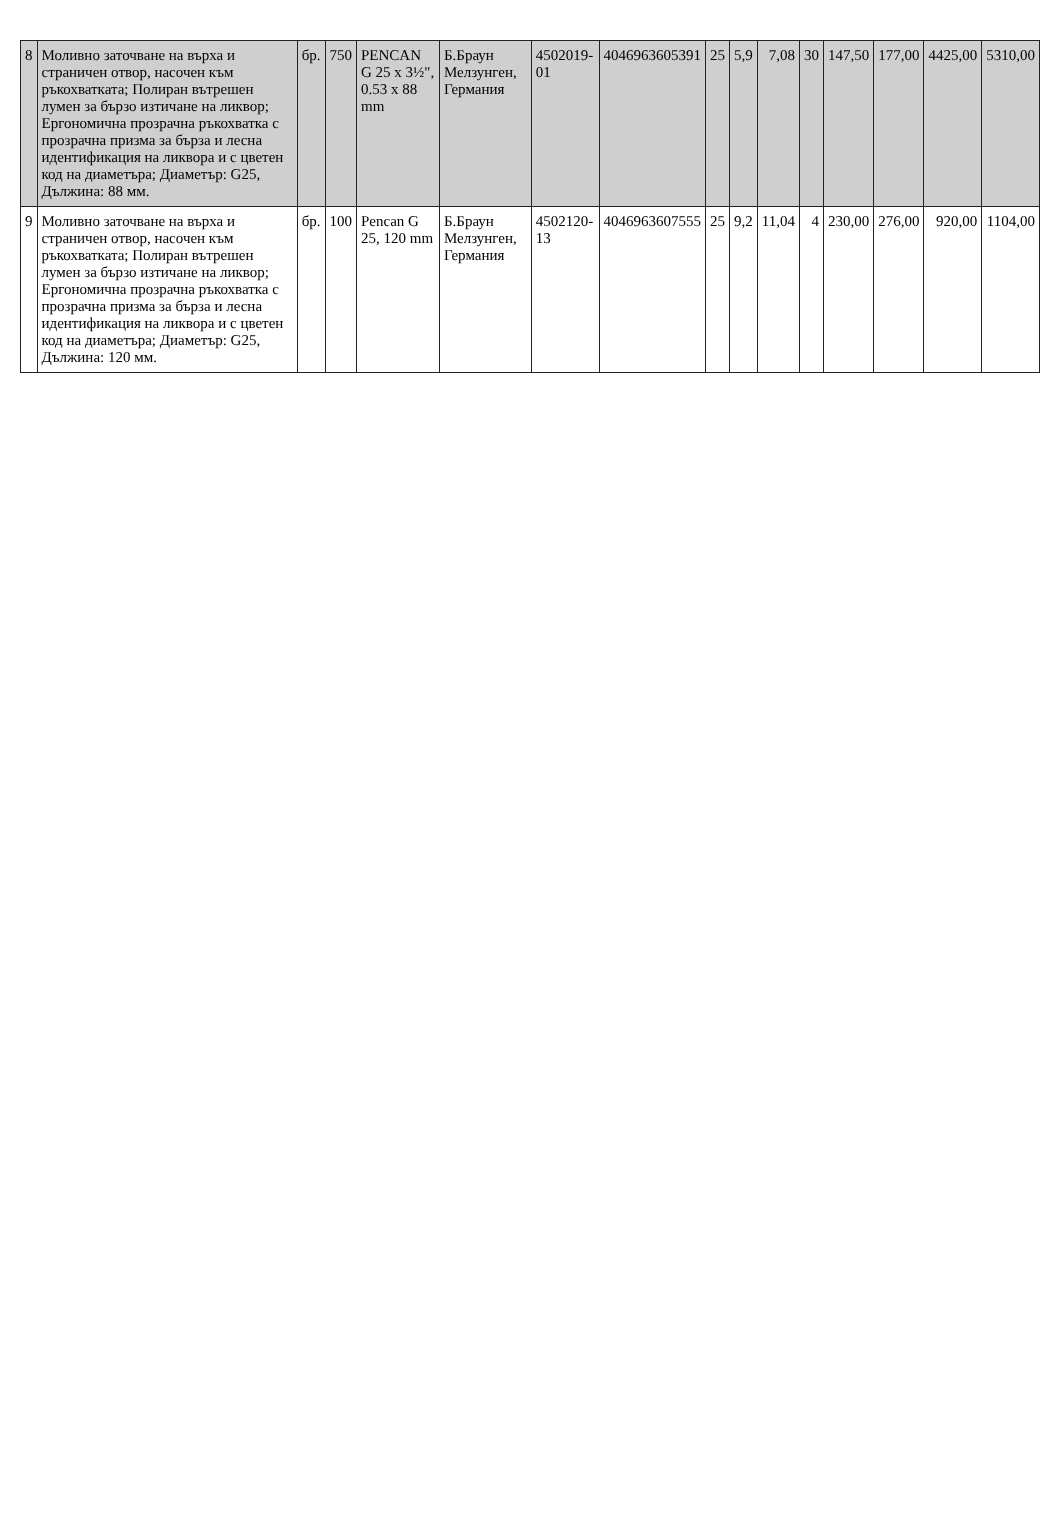| 8 | Моливно заточване на върха и страничен отвор, насочен към ръкохватката; Полиран вътрешен лумен за бързо изтичане на ликвор; Ергономична прозрачна ръкохватка с прозрачна призма за бърза и лесна идентификация на ликвора и с цветен код на диаметъра; Диаметър: G25, Дължина: 88 мм. | бр. | 750 | PENCAN G 25 x 3½", 0.53 x 88 mm | Б.Браун Мелзунген, Германия | 4502019-01 | 4046963605391 | 25 | 5,9 | 7,08 | 30 | 147,50 | 177,00 | 4425,00 | 5310,00 |
| 9 | Моливно заточване на върха и страничен отвор, насочен към ръкохватката; Полиран вътрешен лумен за бързо изтичане на ликвор; Ергономична прозрачна ръкохватка с прозрачна призма за бърза и лесна идентификация на ликвора и с цветен код на диаметъра; Диаметър: G25, Дължина: 120 мм. | бр. | 100 | Pencan G 25, 120 mm | Б.Браун Мелзунген, Германия | 4502120-13 | 4046963607555 | 25 | 9,2 | 11,04 | 4 | 230,00 | 276,00 | 920,00 | 1104,00 |